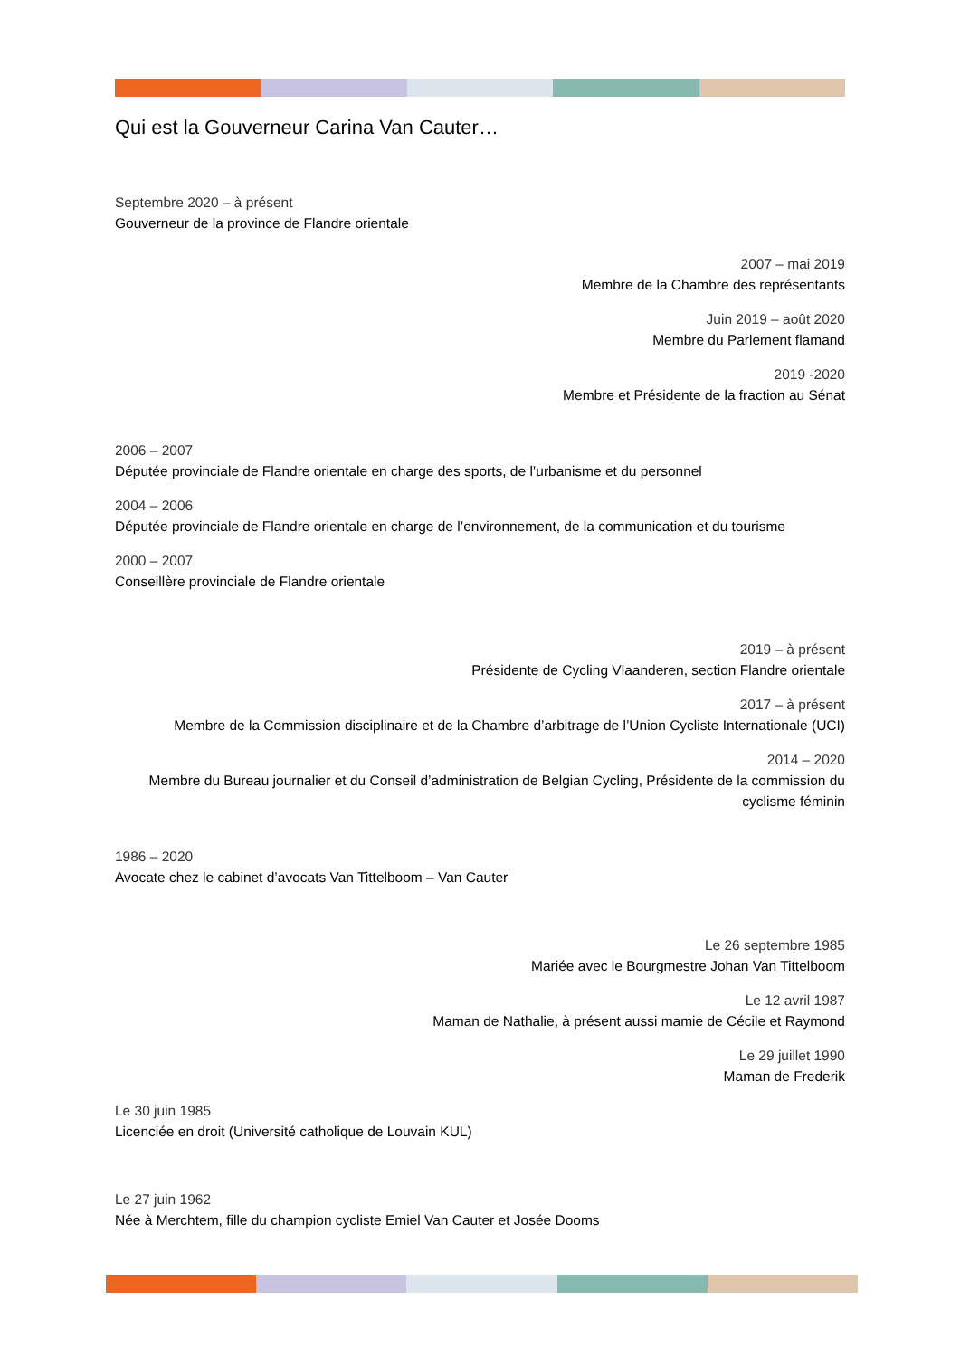Qui est la Gouverneur Carina Van Cauter…
Septembre 2020 – à présent
Gouverneur de la province de Flandre orientale
2007 – mai 2019
Membre de la Chambre des représentants
Juin 2019 – août 2020
Membre du Parlement flamand
2019 -2020
Membre et Présidente de la fraction au Sénat
2006 – 2007
Députée provinciale de Flandre orientale en charge des sports, de l’urbanisme et du personnel
2004 – 2006
Députée provinciale de Flandre orientale en charge de l’environnement, de la communication et du tourisme
2000 – 2007
Conseillère provinciale de Flandre orientale
2019 – à présent
Présidente de Cycling Vlaanderen, section Flandre orientale
2017 – à présent
Membre de la Commission disciplinaire et de la Chambre d’arbitrage de l’Union Cycliste Internationale (UCI)
2014 – 2020
Membre du Bureau journalier et du Conseil d’administration de Belgian Cycling, Présidente de la commission du cyclisme féminin
1986 – 2020
Avocate chez le cabinet d’avocats Van Tittelboom – Van Cauter
Le 26 septembre 1985
Mariée avec le Bourgmestre Johan Van Tittelboom
Le 12 avril 1987
Maman de Nathalie, à présent aussi mamie de Cécile et Raymond
Le 29 juillet 1990
Maman de Frederik
Le 30 juin 1985
Licenciée en droit (Université catholique de Louvain KUL)
Le 27 juin 1962
Née à Merchtem, fille du champion cycliste Emiel Van Cauter et Josée Dooms